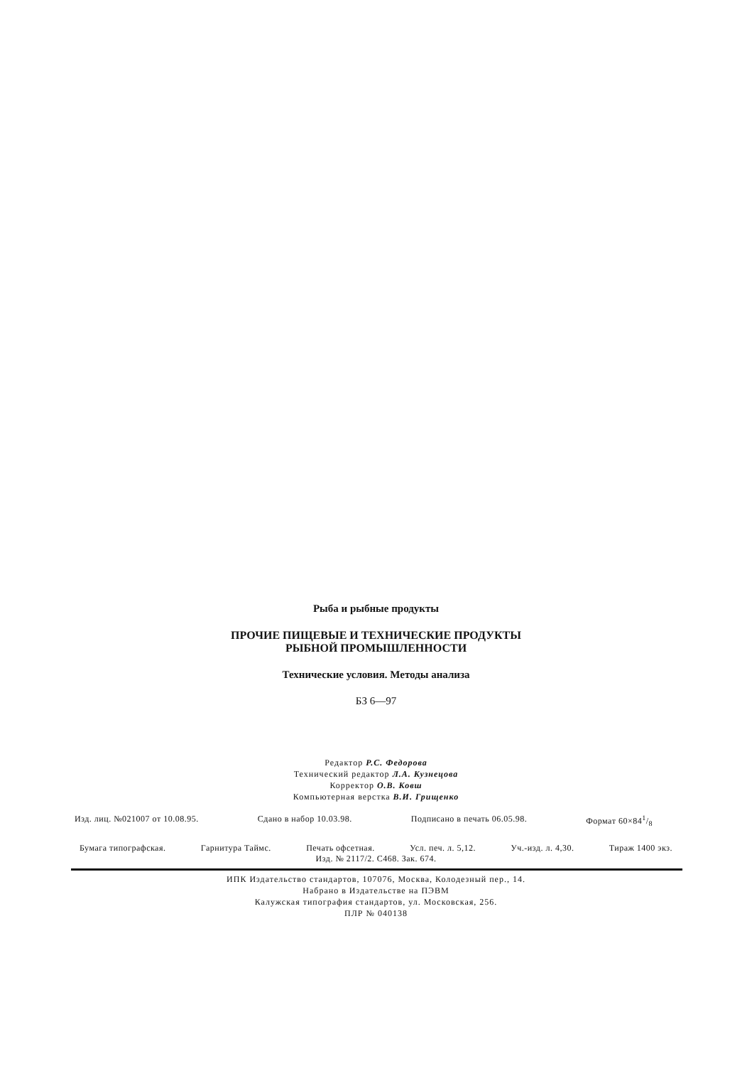Рыба и рыбные продукты
ПРОЧИЕ ПИЩЕВЫЕ И ТЕХНИЧЕСКИЕ ПРОДУКТЫ
РЫБНОЙ ПРОМЫШЛЕННОСТИ
Технические условия. Методы анализа
БЗ 6—97
Редактор Р.С. Федорова
Технический редактор Л.А. Кузнецова
Корректор О.В. Ковш
Компьютерная верстка В.И. Грищенко
Изд. лиц. №021007 от 10.08.95. Сдано в набор 10.03.98. Подписано в печать 06.05.98. Формат 60×841/8
Бумага типографская. Гарнитура Таймс. Печать офсетная. Усл. печ. л. 5,12. Уч.-изд. л. 4,30. Тираж 1400 экз.
Изд. № 2117/2. С468. Зак. 674.
ИПК Издательство стандартов, 107076, Москва, Колодезный пер., 14.
Набрано в Издательстве на ПЭВМ
Калужская типография стандартов, ул. Московская, 256.
ПЛР № 040138